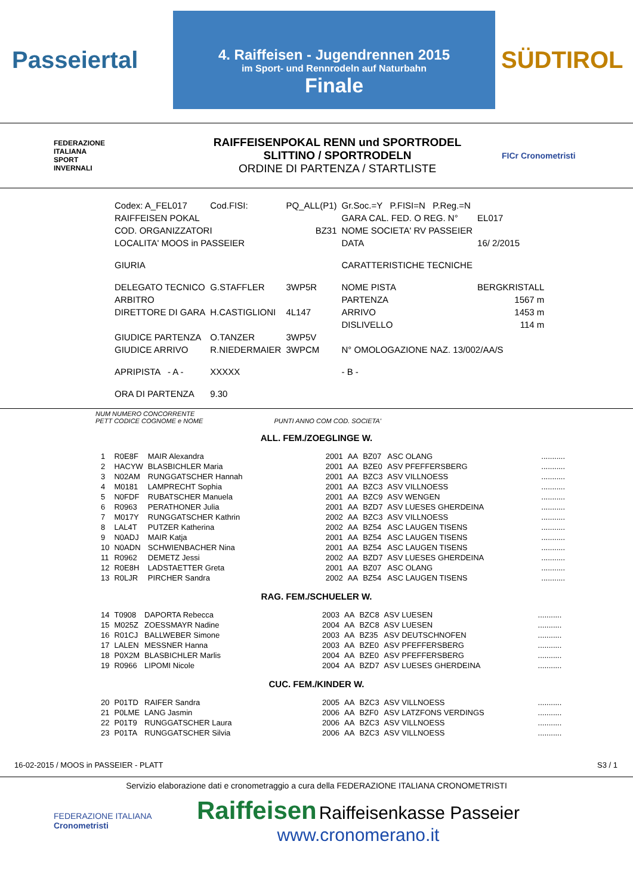Passeiertal
4. Raiffeisen - Jugendrennen 2015
im Sport- und Rennrodeln auf Naturbahn
Finale
SÜDTIROL
FEDERAZIONE
ITALIANA
SPORT
INVERNALI
RAIFFEISENPOKAL RENN und SPORTRODEL
SLITTINO / SPORTRODELN
ORDINE DI PARTENZA / STARTLISTE
FICr Cronometristi
| Codex: A_FEL017 | Cod.FISI: | PQ_ALL(P1) | Gr.Soc.=Y P.FISI=N P.Reg.=N | |
| RAIFFEISEN POKAL | | | GARA CAL. FED. O REG. N° | EL017 |
| COD. ORGANIZZATORI | | BZ31 | NOME SOCIETA' RV PASSEIER | |
| LOCALITA' MOOS in PASSEIER | | | DATA | 16/ 2/2015 |
| GIURIA | | | CARATTERISTICHE TECNICHE | |
| DELEGATO TECNICO | G.STAFFLER | 3WP5R | NOME PISTA | BERGKRISTALL |
| ARBITRO | | | PARTENZA | 1567 m |
| DIRETTORE DI GARA | H.CASTIGLIONI | 4L147 | ARRIVO | 1453 m |
| | | | DISLIVELLO | 114 m |
| GIUDICE PARTENZA | O.TANZER | 3WP5V | | |
| GIUDICE ARRIVO | R.NIEDERMAIER | 3WPCM | N° OMOLOGAZIONE NAZ. 13/002/AA/S | |
| APRIPISTA - A - | XXXXX | | - B - | |
| ORA DI PARTENZA | 9.30 | | | |
NUM NUMERO CONCORRENTE
PETT CODICE COGNOME e NOME PUNTI ANNO COM COD. SOCIETA'
ALL. FEM./ZOEGLINGE W.
| 1 | R0E8F | MAIR Alexandra | 2001 | AA | BZ07 | ASC OLANG | ........... |
| 2 | HACYW | BLASBICHLER Maria | 2001 | AA | BZE0 | ASV PFEFFERSBERG | ........... |
| 3 | N02AM | RUNGGATSCHER Hannah | 2001 | AA | BZC3 | ASV VILLNOESS | ........... |
| 4 | M0181 | LAMPRECHT Sophia | 2001 | AA | BZC3 | ASV VILLNOESS | ........... |
| 5 | N0FDF | RUBATSCHER Manuela | 2001 | AA | BZC9 | ASV WENGEN | ........... |
| 6 | R0963 | PERATHONER Julia | 2001 | AA | BZD7 | ASV LUESES GHERDEINA | ........... |
| 7 | M017Y | RUNGGATSCHER Kathrin | 2002 | AA | BZC3 | ASV VILLNOESS | ........... |
| 8 | LAL4T | PUTZER Katherina | 2002 | AA | BZ54 | ASC LAUGEN TISENS | ........... |
| 9 | N0ADJ | MAIR Katja | 2001 | AA | BZ54 | ASC LAUGEN TISENS | ........... |
| 10 | N0ADN | SCHWIENBACHER Nina | 2001 | AA | BZ54 | ASC LAUGEN TISENS | ........... |
| 11 | R0962 | DEMETZ Jessi | 2002 | AA | BZD7 | ASV LUESES GHERDEINA | ........... |
| 12 | R0E8H | LADSTAETTER Greta | 2001 | AA | BZ07 | ASC OLANG | ........... |
| 13 | R0LJR | PIRCHER Sandra | 2002 | AA | BZ54 | ASC LAUGEN TISENS | ........... |
RAG. FEM./SCHUELER W.
| 14 | T0908 | DAPORTA Rebecca | 2003 | AA | BZC8 | ASV LUESEN | ........... |
| 15 | M025Z | ZOESSMAYR Nadine | 2004 | AA | BZC8 | ASV LUESEN | ........... |
| 16 | R01CJ | BALLWEBER Simone | 2003 | AA | BZ35 | ASV DEUTSCHNOFEN | ........... |
| 17 | LALEN | MESSNER Hanna | 2003 | AA | BZE0 | ASV PFEFFERSBERG | ........... |
| 18 | P0X2M | BLASBICHLER Marlis | 2004 | AA | BZE0 | ASV PFEFFERSBERG | ........... |
| 19 | R0966 | LIPOMI Nicole | 2004 | AA | BZD7 | ASV LUESES GHERDEINA | ........... |
CUC. FEM./KINDER W.
| 20 | P01TD | RAIFER Sandra | 2005 | AA | BZC3 | ASV VILLNOESS | ........... |
| 21 | P0LME | LANG Jasmin | 2006 | AA | BZF0 | ASV LATZFONS VERDINGS | ........... |
| 22 | P01T9 | RUNGGATSCHER Laura | 2006 | AA | BZC3 | ASV VILLNOESS | ........... |
| 23 | P01TA | RUNGGATSCHER Silvia | 2006 | AA | BZC3 | ASV VILLNOESS | ........... |
16-02-2015 / MOOS in PASSEIER - PLATT S3 / 1
Servizio elaborazione dati e cronometraggio a cura della FEDERAZIONE ITALIANA CRONOMETRISTI
FEDERAZIONE ITALIANA
Cronometristi
Raiffeisen Raiffeisenkasse Passeier
www.cronomerano.it